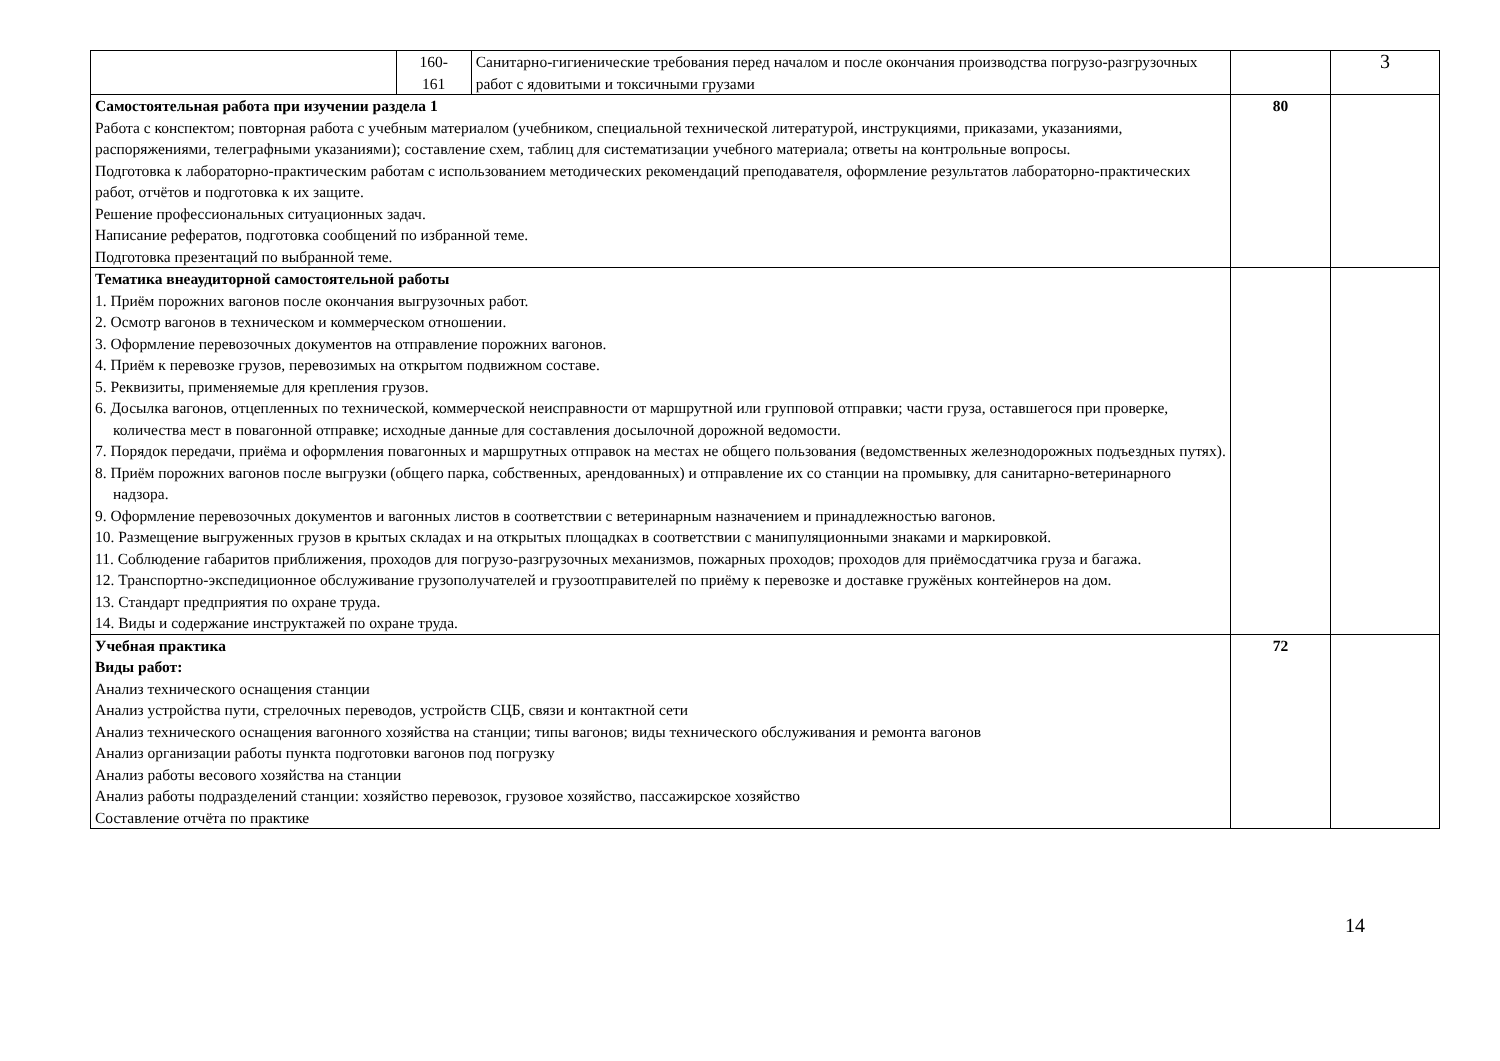| | 160- 161 | Санитарно-гигиенические требования перед началом и после окончания производства погрузо-разгрузочных работ с ядовитыми и токсичными грузами | | 3 |
| Самостоятельная работа при изучении раздела 1 Работа с конспектом; повторная работа с учебным материалом (учебником, специальной технической литературой, инструкциями, приказами, указаниями, распоряжениями, телеграфными указаниями); составление схем, таблиц для систематизации учебного материала; ответы на контрольные вопросы. Подготовка к лабораторно-практическим работам с использованием методических рекомендаций преподавателя, оформление результатов лабораторно-практических работ, отчётов и подготовка к их защите. Решение профессиональных ситуационных задач. Написание рефератов, подготовка сообщений по избранной теме. Подготовка презентаций по выбранной теме. | | | 80 | |
| Тематика внеаудиторной самостоятельной работы 1. Приём порожних вагонов после окончания выгрузочных работ. 2. Осмотр вагонов в техническом и коммерческом отношении. 3. Оформление перевозочных документов на отправление порожних вагонов. 4. Приём к перевозке грузов, перевозимых на открытом подвижном составе. 5. Реквизиты, применяемые для крепления грузов. 6. Досылка вагонов, отцепленных по технической, коммерческой неисправности от маршрутной или групповой отправки; части груза, оставшегося при проверке, количества мест в повагонной отправке; исходные данные для составления досылочной дорожной ведомости. 7. Порядок передачи, приёма и оформления повагонных и маршрутных отправок на местах не общего пользования (ведомственных железнодорожных подъездных путях). 8. Приём порожних вагонов после выгрузки (общего парка, собственных, арендованных) и отправление их со станции на промывку, для санитарно-ветеринарного надзора. 9. Оформление перевозочных документов и вагонных листов в соответствии с ветеринарным назначением и принадлежностью вагонов. 10. Размещение выгруженных грузов в крытых складах и на открытых площадках в соответствии с манипуляционными знаками и маркировкой. 11. Соблюдение габаритов приближения, проходов для погрузо-разгрузочных механизмов, пожарных проходов; проходов для приёмосдатчика груза и багажа. 12. Транспортно-экспедиционное обслуживание грузополучателей и грузоотправителей по приёму к перевозке и доставке гружёных контейнеров на дом. 13. Стандарт предприятия по охране труда. 14. Виды и содержание инструктажей по охране труда. | | | | |
| Учебная практика Виды работ: Анализ технического оснащения станции Анализ устройства пути, стрелочных переводов, устройств СЦБ, связи и контактной сети Анализ технического оснащения вагонного хозяйства на станции; типы вагонов; виды технического обслуживания и ремонта вагонов Анализ организации работы пункта подготовки вагонов под погрузку Анализ работы весового хозяйства на станции Анализ работы подразделений станции: хозяйство перевозок, грузовое хозяйство, пассажирское хозяйство Составление отчёта по практике | | | 72 | |
14